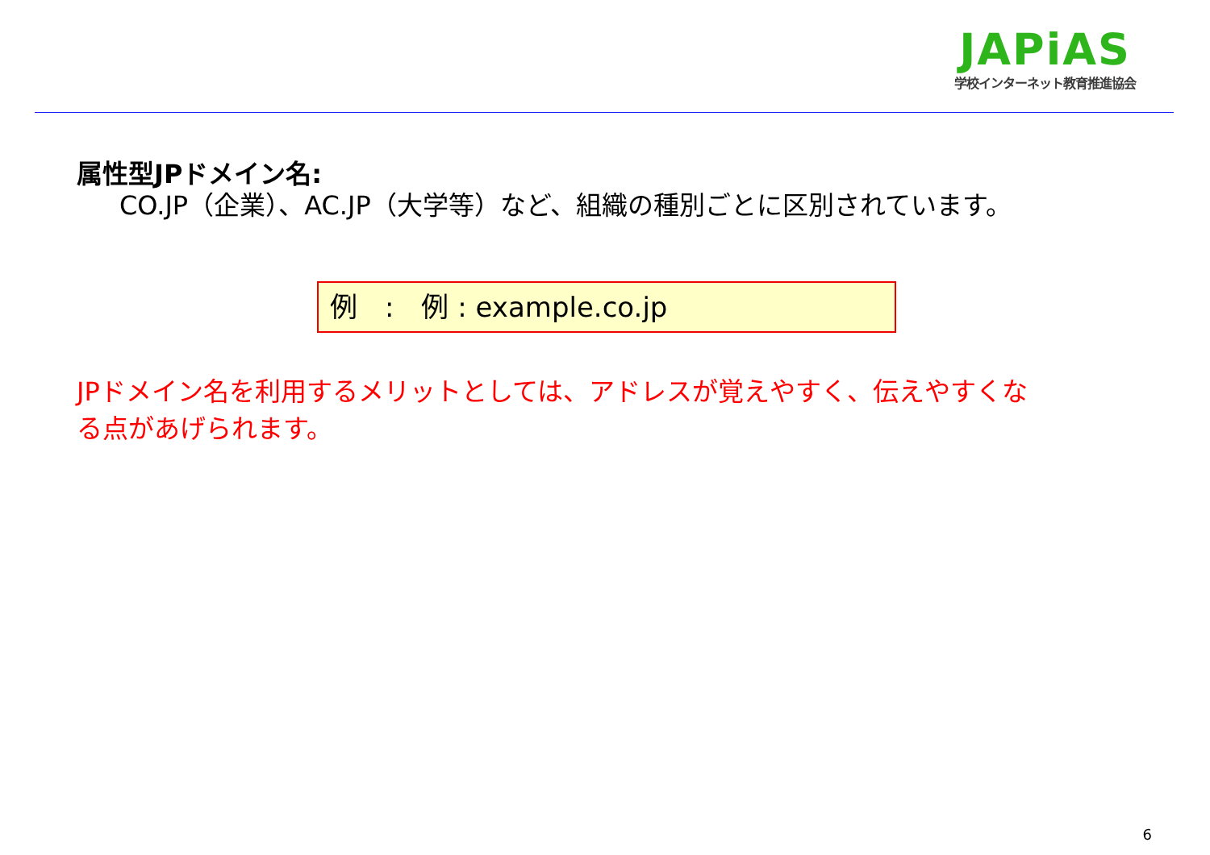JAPiAS
学校インターネット教育推進協会
属性型JPドメイン名:
CO.JP（企業）、AC.JP（大学等）など、組織の種別ごとに区別されています。
例　:　例 : example.co.jp
JPドメイン名を利用するメリットとしては、アドレスが覚えやすく、伝えやすくなる点があげられます。
6